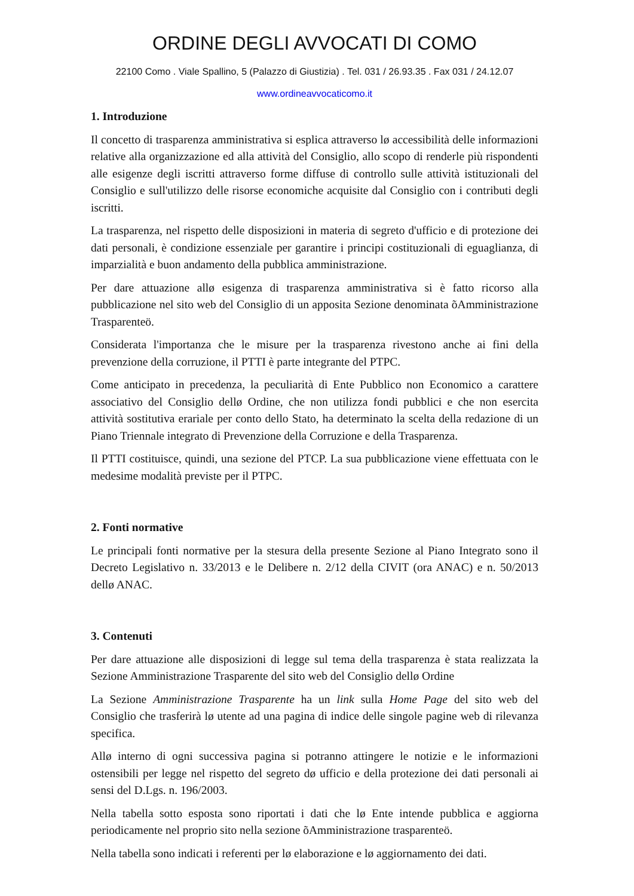ORDINE DEGLI AVVOCATI DI COMO
22100 Como . Viale Spallino, 5 (Palazzo di Giustizia) . Tel. 031 / 26.93.35 . Fax 031 / 24.12.07
www.ordineavvocaticomo.it
1. Introduzione
Il concetto di trasparenza amministrativa si esplica attraverso lø accessibilità delle informazioni relative alla organizzazione ed alla attività del Consiglio, allo scopo di renderle più rispondenti alle esigenze degli iscritti attraverso forme diffuse di controllo sulle attività istituzionali del Consiglio e sull'utilizzo delle risorse economiche acquisite dal Consiglio con i contributi degli iscritti.
La trasparenza, nel rispetto delle disposizioni in materia di segreto d'ufficio e di protezione dei dati personali, è condizione essenziale per garantire i principi costituzionali di eguaglianza, di imparzialità e buon andamento della pubblica amministrazione.
Per dare attuazione allø esigenza di trasparenza amministrativa si è fatto ricorso alla pubblicazione nel sito web del Consiglio di un apposita Sezione denominata õAmministrazione Trasparenteö.
Considerata l'importanza che le misure per la trasparenza rivestono anche ai fini della prevenzione della corruzione, il PTTI è parte integrante del PTPC.
Come anticipato in precedenza, la peculiarità di Ente Pubblico non Economico a carattere associativo del Consiglio dellø Ordine, che non utilizza fondi pubblici e che non esercita attività sostitutiva erariale per conto dello Stato, ha determinato la scelta della redazione di un Piano Triennale integrato di Prevenzione della Corruzione e della Trasparenza.
Il PTTI costituisce, quindi, una sezione del PTCP. La sua pubblicazione viene effettuata con le medesime modalità previste per il PTPC.
2. Fonti normative
Le principali fonti normative per la stesura della presente Sezione al Piano Integrato sono il Decreto Legislativo n. 33/2013 e le Delibere n. 2/12 della CIVIT (ora ANAC) e n. 50/2013 dellø ANAC.
3. Contenuti
Per dare attuazione alle disposizioni di legge sul tema della trasparenza è stata realizzata la Sezione Amministrazione Trasparente del sito web del Consiglio dellø Ordine
La Sezione Amministrazione Trasparente ha un link sulla Home Page del sito web del Consiglio che trasferirà lø utente ad una pagina di indice delle singole pagine web di rilevanza specifica.
Allø interno di ogni successiva pagina si potranno attingere le notizie e le informazioni ostensibili per legge nel rispetto del segreto dø ufficio e della protezione dei dati personali ai sensi del D.Lgs. n. 196/2003.
Nella tabella sotto esposta sono riportati i dati che lø Ente intende pubblica e aggiorna periodicamente nel proprio sito nella sezione õAmministrazione trasparenteö.
Nella tabella sono indicati i referenti per lø elaborazione e lø aggiornamento dei dati.